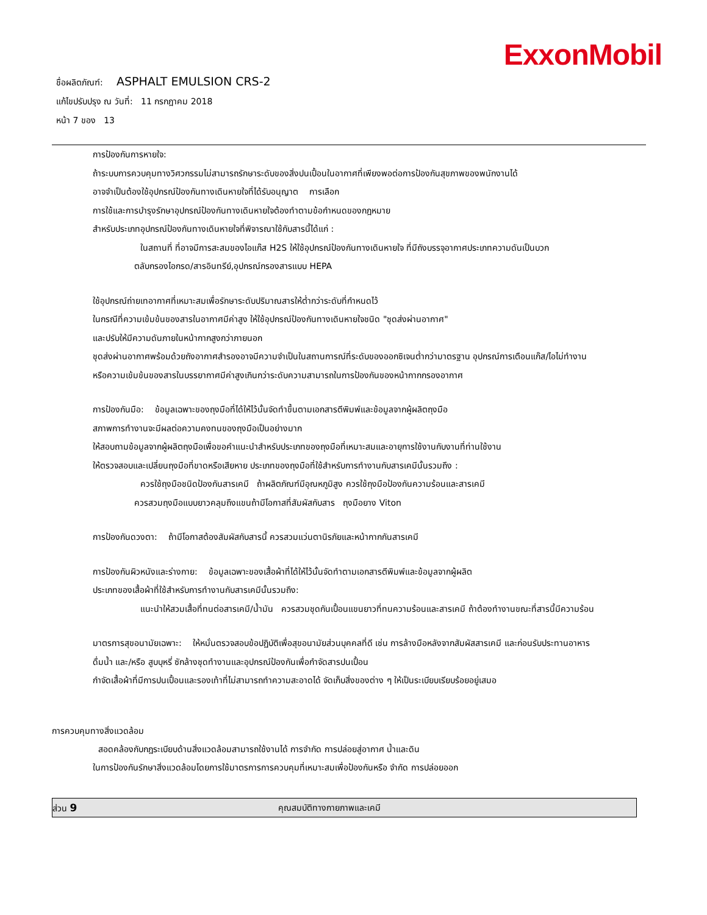ExxonMobil
ชื่อผลิตภัณฑ์: ASPHALT EMULSION CRS-2
แก้ไขปรับปรุง ณ วันที่: 11 กรกฎาคม 2018
หน้า 7 ของ 13
การป้องกันการหายใจ:
ถ้าระบบการควบคุมทางวิศวกรรมไม่สามารถรักษาระดับของสิ่งปนเปื้อนในอากาศที่เพียงพอต่อการป้องกันสุขภาพของพนักงานได้
อาจจำเป็นต้องใช้อุปกรณ์ป้องกันทางเดินหายใจที่ได้รับอนุญาต การเลือก
การใช้และการบำรุงรักษาอุปกรณ์ป้องกันทางเดินหายใจต้องทำตามข้อกำหนดของกฎหมาย
สำหรับประเภทอุปกรณ์ป้องกันทางเดินหายใจที่พิจารณาใช้กับสารนี้ได้แก่ :
ในสถานที่ ที่อาจมีการสะสมของไอแก๊ส H2S ให้ใช้อุปกรณ์ป้องกันทางเดินหายใจ ที่มีถังบรรจุอากาศประเภทความดันเป็นบวก
ตลับกรองไอกรด/สารอินทรีย์,อุปกรณ์กรองสารแบบ HEPA
ใช้อุปกรณ์ถ่ายเทอากาศที่เหมาะสมเพื่อรักษาระดับปริมาณสารให้ต่ำกว่าระดับที่กำหนดไว้
ในกรณีที่ความเข้มข้นของสารในอากาศมีค่าสูง ให้ใช้อุปกรณ์ป้องกันทางเดินหายใจชนิด "ชุดส่งผ่านอากาศ"
และปรับให้มีความดันภายในหน้ากากสูงกว่าภายนอก
ชุดส่งผ่านอากาศพร้อมด้วยถังอากาศสำรองอาจมีความจำเป็นในสถานการณ์ที่ระดับของออกซิเจนต่ำกว่ามาตรฐาน อุปกรณ์การเตือนแก๊ส/ไอไม่ทำงาน
หรือความเข้มข้นของสารในบรรยากาศมีค่าสูงเกินกว่าระดับความสามารถในการป้องกันของหน้ากากกรองอากาศ
การป้องกันมือ: ข้อมูลเฉพาะของถุงมือที่ได้ให้ไว้นั้นจัดทำขึ้นตามเอกสารตีพิมพ์และข้อมูลจากผู้ผลิตถุงมือ
สภาพการทำงานจะมีผลต่อความคงทนของถุงมือเป็นอย่างมาก
ให้สอบถามข้อมูลจากผู้ผลิตถุงมือเพื่อขอคำแนะนำสำหรับประเภทของถุงมือที่เหมาะสมและอายุการใช้งานกับงานที่ท่านใช้งาน
ให้ตรวจสอบและเปลี่ยนถุงมือที่ขาดหรือเสียหาย ประเภทของถุงมือที่ใช้สำหรับการทำงานกับสารเคมีนั้นรวมถึง :
ควรใช้ถุงมือชนิดป้องกันสารเคมี ถ้าผลิตภัณฑ์มีอุณหภูมิสูง ควรใช้ถุงมือป้องกันความร้อนและสารเคมี
ควรสวมถุงมือแบบยาวคลุมถึงแขนถ้ามีโอกาสที่สัมผัสกับสาร ถุงมือยาง Viton
การป้องกันดวงตา: ถ้ามีโอกาสต้องสัมผัสกับสารนี้ ควรสวมแว่นตานิรภัยและหน้ากากกันสารเคมี
การป้องกันผิวหนังและร่างกาย: ข้อมูลเฉพาะของเสื้อผ้าที่ได้ให้ไว้นั้นจัดทำตามเอกสารตีพิมพ์และข้อมูลจากผู้ผลิต
ประเภทของเสื้อผ้าที่ใช้สำหรับการทำงานกับสารเคมีนั้นรวมถึง:
แนะนำให้สวมเสื้อที่ทนต่อสารเคมี/น้ำมัน ควรสวมชุดกันเปื้อนแขนยาวที่ทนความร้อนและสารเคมี ถ้าต้องทำงานขณะที่สารนี้มีความร้อน
มาตรการสุขอนามัยเฉพาะ: ให้หมั่นตรวจสอบข้อปฏิบัติเพื่อสุขอนามัยส่วนบุคคลที่ดี เช่น การล้างมือหลังจากสัมผัสสารเคมี และก่อนรับประทานอาหาร
ดื่มน้ำ และ/หรือ สูบบุหรี่ ซักล้างชุดทำงานและอุปกรณ์ป้องกันเพื่อกำจัดสารปนเปื้อน
กำจัดเสื้อผ้าที่มีการปนเปื้อนและรองเท้าที่ไม่สามารถทำความสะอาดได้ จัดเก็บสิ่งของต่าง ๆ ให้เป็นระเบียบเรียบร้อยอยู่เสมอ
การควบคุมทางสิ่งแวดล้อม
สอดคล้องกับกฎระเบียบด้านสิ่งแวดล้อมสามารถใช้งานได้ การจำกัด การปล่อยสู่อากาศ น้ำและดิน
ในการป้องกันรักษาสิ่งแวดล้อมโดยการใช้มาตรการการควบคุมที่เหมาะสมเพื่อป้องกันหรือ จำกัด การปล่อยออก
ส่วน 9 คุณสมบัติทางกายภาพและเคมี